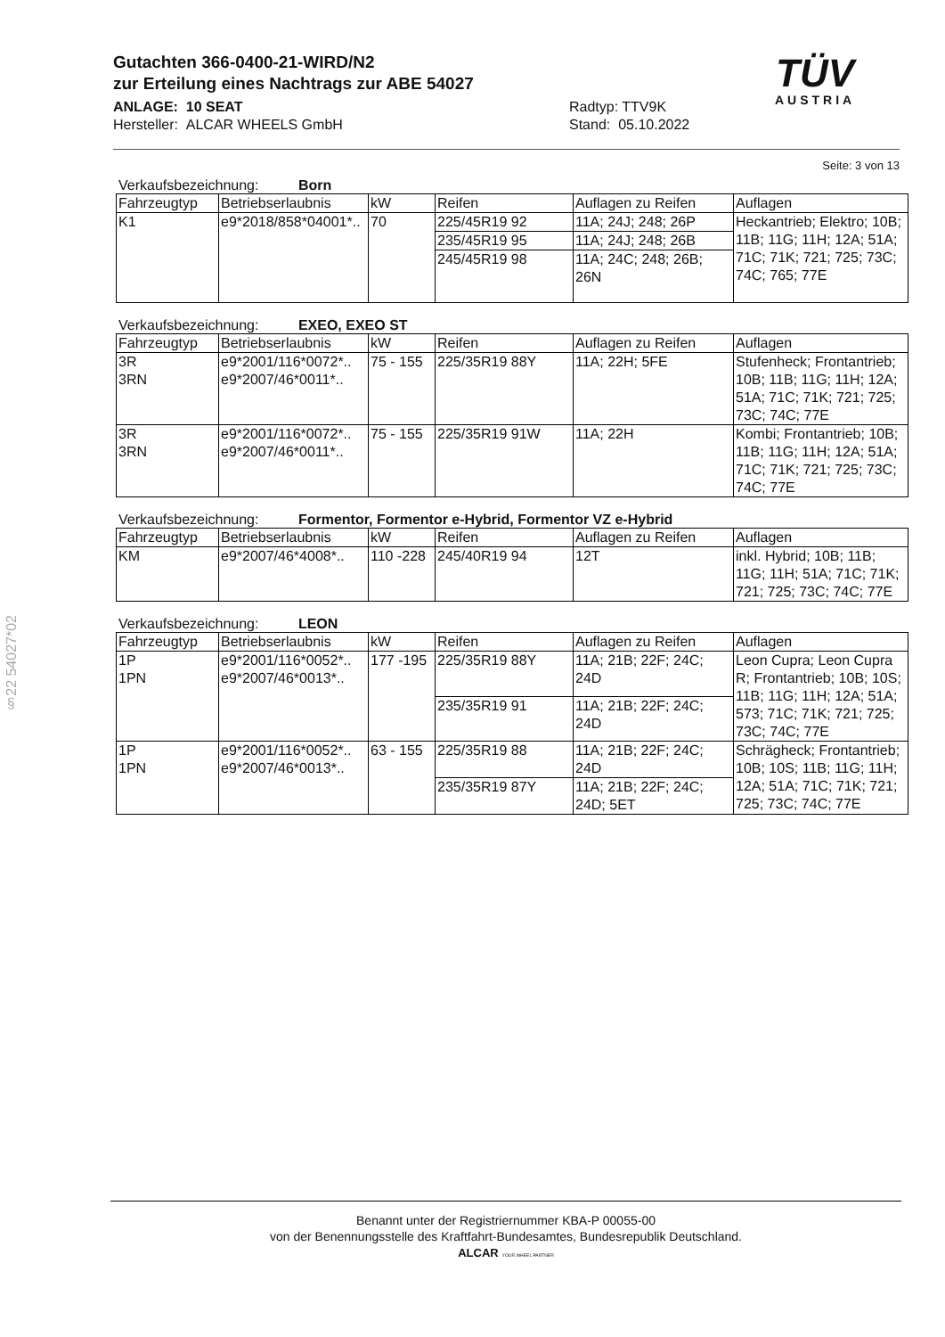Gutachten 366-0400-21-WIRD/N2
zur Erteilung eines Nachtrags zur ABE 54027
ANLAGE: 10 SEAT
Hersteller: ALCAR WHEELS GmbH
Radtyp: TTV9K
Stand: 05.10.2022
TÜV
AUSTRIA
§22 54027*02
Seite: 3 von 13
Verkaufsbezeichnung: Born
| Fahrzeugtyp | Betriebserlaubnis | kW | Reifen | Auflagen zu Reifen | Auflagen |
| --- | --- | --- | --- | --- | --- |
| K1 | e9*2018/858*04001*.. | 70 | 225/45R19 92 | 11A; 24J; 248; 26P | Heckantrieb; Elektro; 10B; 11B; 11G; 11H; 12A; 51A; 71C; 71K; 721; 725; 73C; 74C; 765; 77E |
| | | | 235/45R19 95 | 11A; 24J; 248; 26B | |
| | | | 245/45R19 98 | 11A; 24C; 248; 26B; 26N | |
Verkaufsbezeichnung: EXEO, EXEO ST
| Fahrzeugtyp | Betriebserlaubnis | kW | Reifen | Auflagen zu Reifen | Auflagen |
| --- | --- | --- | --- | --- | --- |
| 3R 3RN | e9*2001/116*0072*.. e9*2007/46*0011*.. | 75 - 155 | 225/35R19 88Y | 11A; 22H; 5FE | Stufenheck; Frontantrieb; 10B; 11B; 11G; 11H; 12A; 51A; 71C; 71K; 721; 725; 73C; 74C; 77E |
| 3R 3RN | e9*2001/116*0072*.. e9*2007/46*0011*.. | 75 - 155 | 225/35R19 91W | 11A; 22H | Kombi; Frontantrieb; 10B; 11B; 11G; 11H; 12A; 51A; 71C; 71K; 721; 725; 73C; 74C; 77E |
Verkaufsbezeichnung: Formentor, Formentor e-Hybrid, Formentor VZ e-Hybrid
| Fahrzeugtyp | Betriebserlaubnis | kW | Reifen | Auflagen zu Reifen | Auflagen |
| --- | --- | --- | --- | --- | --- |
| KM | e9*2007/46*4008*.. | 110 -228 | 245/40R19 94 | 12T | inkl. Hybrid; 10B; 11B; 11G; 11H; 51A; 71C; 71K; 721; 725; 73C; 74C; 77E |
Verkaufsbezeichnung: LEON
| Fahrzeugtyp | Betriebserlaubnis | kW | Reifen | Auflagen zu Reifen | Auflagen |
| --- | --- | --- | --- | --- | --- |
| 1P 1PN | e9*2001/116*0052*.. e9*2007/46*0013*.. | 177 -195 | 225/35R19 88Y | 11A; 21B; 22F; 24C; 24D | Leon Cupra; Leon Cupra R; Frontantrieb; 10B; 10S; 11B; 11G; 11H; 12A; 51A; 573; 71C; 71K; 721; 725; 73C; 74C; 77E |
| | | | 235/35R19 91 | 11A; 21B; 22F; 24C; 24D | |
| 1P 1PN | e9*2001/116*0052*.. e9*2007/46*0013*.. | 63 - 155 | 225/35R19 88 | 11A; 21B; 22F; 24C; 24D | Schrägheck; Frontantrieb; 10B; 10S; 11B; 11G; 11H; 12A; 51A; 71C; 71K; 721; 725; 73C; 74C; 77E |
| | | | 235/35R19 87Y | 11A; 21B; 22F; 24C; 24D; 5ET | |
Benannt unter der Registriernummer KBA-P 00055-00
von der Benennungsstelle des Kraftfahrt-Bundesamtes, Bundesrepublik Deutschland.
ALCAR YOUR WHEEL PARTNER